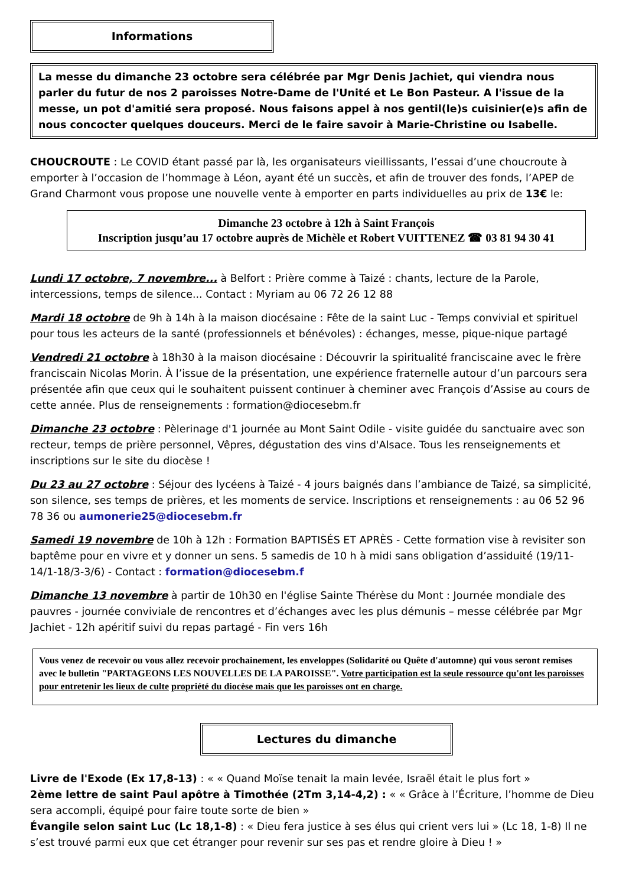Informations
La messe du dimanche 23 octobre sera célébrée par Mgr Denis Jachiet, qui viendra nous parler du futur de nos 2 paroisses Notre-Dame de l'Unité et Le Bon Pasteur. A l'issue de la messe, un pot d'amitié sera proposé. Nous faisons appel à nos gentil(le)s cuisinier(e)s afin de nous concocter quelques douceurs. Merci de le faire savoir à Marie-Christine ou Isabelle.
CHOUCROUTE : Le COVID étant passé par là, les organisateurs vieillissants, l’essai d’une choucroute à emporter à l’occasion de l’hommage à Léon, ayant été un succès, et afin de trouver des fonds, l’APEP de Grand Charmont vous propose une nouvelle vente à emporter en parts individuelles au prix de 13€ le:
Dimanche 23 octobre à 12h à Saint François
Inscription jusqu’au 17 octobre auprès de Michèle et Robert VUITTENEZ ☎ 03 81 94 30 41
Lundi 17 octobre, 7 novembre... à Belfort : Prière comme à Taizé : chants, lecture de la Parole, intercessions, temps de silence... Contact : Myriam au 06 72 26 12 88
Mardi 18 octobre de 9h à 14h à la maison diocésaine : Fête de la saint Luc - Temps convivial et spirituel pour tous les acteurs de la santé (professionnels et bénévoles) : échanges, messe, pique-nique partagé
Vendredi 21 octobre à 18h30 à la maison diocésaine : Découvrir la spiritualité franciscaine avec le frère franciscain Nicolas Morin. À l’issue de la présentation, une expérience fraternelle autour d’un parcours sera présentée afin que ceux qui le souhaitent puissent continuer à cheminer avec François d’Assise au cours de cette année. Plus de renseignements : formation@diocesebm.fr
Dimanche 23 octobre : Pèlerinage d'1 journée au Mont Saint Odile - visite guidée du sanctuaire avec son recteur, temps de prière personnel, Vêpres, dégustation des vins d'Alsace. Tous les renseignements et inscriptions sur le site du diocèse !
Du 23 au 27 octobre : Séjour des lycéens à Taizé - 4 jours baignés dans l’ambiance de Taizé, sa simplicité, son silence, ses temps de prières, et les moments de service. Inscriptions et renseignements : au 06 52 96 78 36 ou aumonerie25@diocesebm.fr
Samedi 19 novembre de 10h à 12h : Formation BAPTISÉS ET APRÈS - Cette formation vise à revisiter son baptême pour en vivre et y donner un sens. 5 samedis de 10 h à midi sans obligation d’assiduité (19/11-14/1-18/3-3/6) - Contact : formation@diocesebm.f
Dimanche 13 novembre à partir de 10h30 en l'église Sainte Thérèse du Mont : Journée mondiale des pauvres - journée conviviale de rencontres et d’échanges avec les plus démunis – messe célébrée par Mgr Jachiet - 12h apéritif suivi du repas partagé - Fin vers 16h
Vous venez de recevoir ou vous allez recevoir prochainement, les enveloppes (Solidarité ou Quête d'automne) qui vous seront remises avec le bulletin "PARTAGEONS LES NOUVELLES DE LA PAROISSE". Votre participation est la seule ressource qu'ont les paroisses pour entretenir les lieux de culte propriété du diocèse mais que les paroisses ont en charge.
Lectures du dimanche
Livre de l'Exode (Ex 17,8-13) : « « Quand Moïse tenait la main levée, Israël était le plus fort »
2ème lettre de saint Paul apôtre à Timothée (2Tm 3,14-4,2) : « « Grâce à l’Écriture, l’homme de Dieu sera accompli, équipé pour faire toute sorte de bien »
Évangile selon saint Luc (Lc 18,1-8) : « Dieu fera justice à ses élus qui crient vers lui » (Lc 18, 1-8) Il ne s’est trouvé parmi eux que cet étranger pour revenir sur ses pas et rendre gloire à Dieu ! »